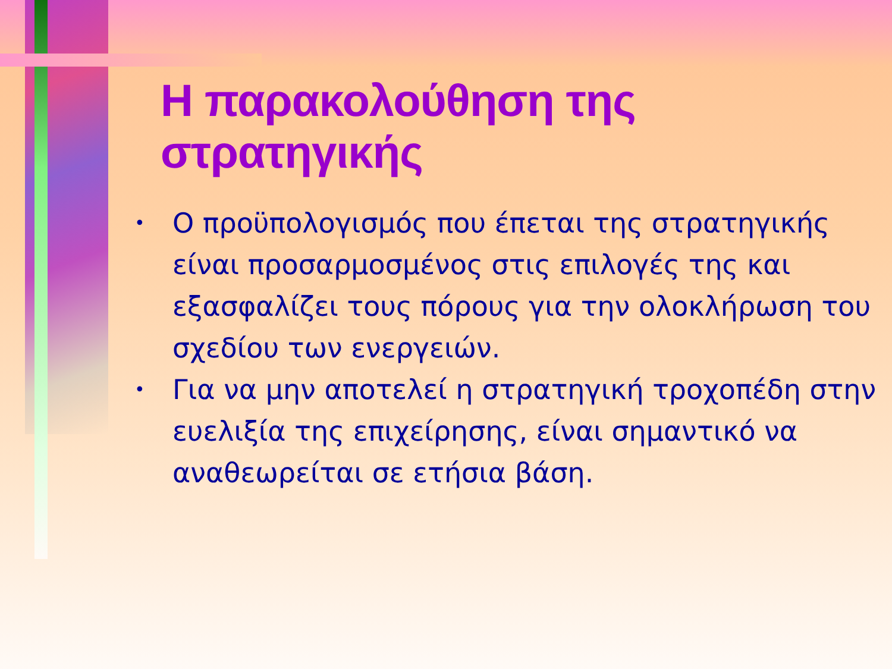Η παρακολούθηση της στρατηγικής
• Ο προϋπολογισμός που έπεται της στρατηγικής είναι προσαρμοσμένος στις επιλογές της και εξασφαλίζει τους πόρους για την ολοκλήρωση του σχεδίου των ενεργειών.
• Για να μην αποτελεί η στρατηγική τροχοπέδη στην ευελιξία της επιχείρησης, είναι σημαντικό να αναθεωρείται σε ετήσια βάση.